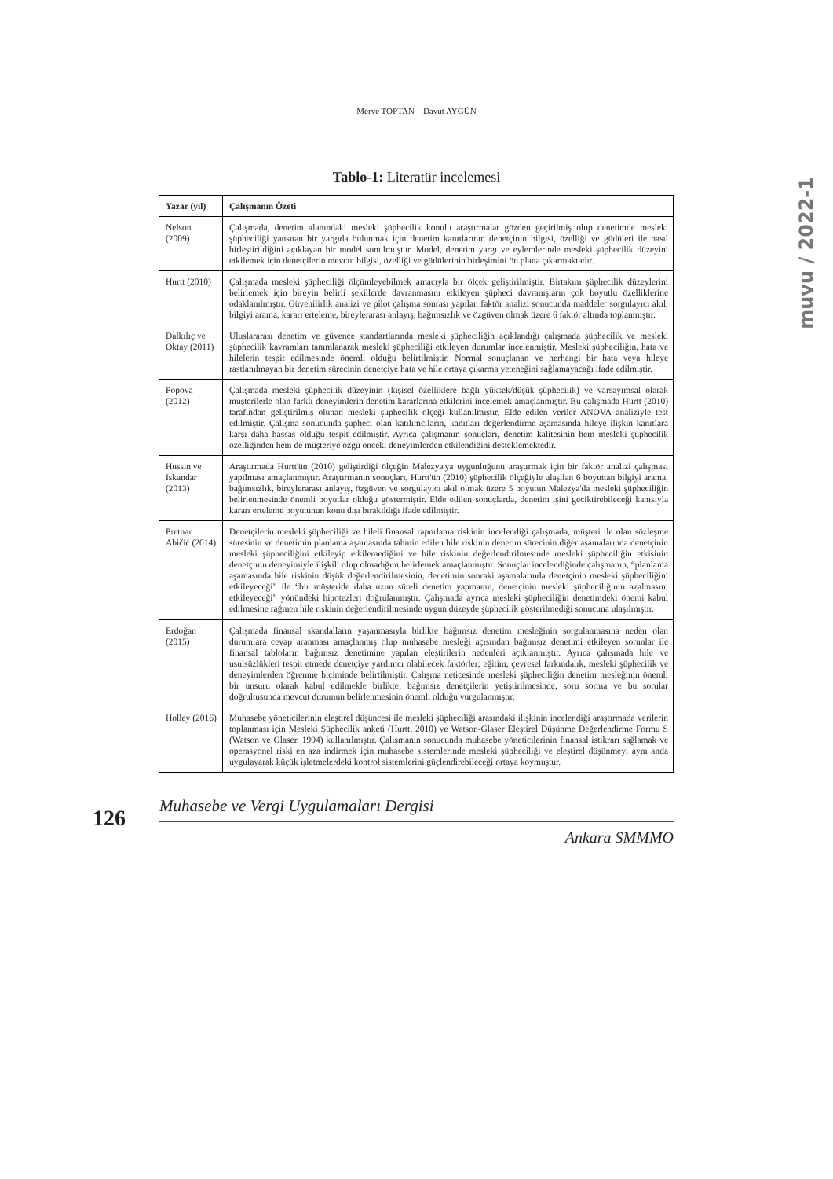Merve TOPTAN – Davut AYGÜN
muvu / 2022-1
Tablo-1: Literatür incelemesi
| Yazar (yıl) | Çalışmanın Özeti |
| --- | --- |
| Nelson (2009) | Çalışmada, denetim alanındaki mesleki şüphecilik konulu araştırmalar gözden geçirilmiş olup denetimde mesleki şüpheciliği yansıtan bir yargıda bulunmak için denetim kanıtlarının denetçinin bilgisi, özelliği ve güdüleri ile nasıl birleştirildiğini açıklayan bir model sunulmuştur. Model, denetim yargı ve eylemlerinde mesleki şüphecilik düzeyini etkilemek için denetçilerin mevcut bilgisi, özelliği ve güdülerinin birleşimini ön plana çıkarmaktadır. |
| Hurtt (2010) | Çalışmada mesleki şüpheciliği ölçümleyebilmek amacıyla bir ölçek geliştirilmiştir. Birtakım şüphecilik düzeylerini belirlemek için bireyin belirli şekillerde davranmasını etkileyen şüpheci davranışların çok boyutlu özelliklerine odaklanılmıştır. Güvenilirlik analizi ve pilot çalışma sonrası yapılan faktör analizi sonucunda maddeler sorgulayıcı akıl, bilgiyi arama, kararı erteleme, bireylerarası anlayış, bağımsızlık ve özgüven olmak üzere 6 faktör altında toplanmıştır. |
| Dalkılıç ve Oktay (2011) | Uluslararası denetim ve güvence standartlarında mesleki şüpheciliğin açıklandığı çalışmada şüphecilik ve mesleki şüphecilik kavramları tanımlanarak mesleki şüpheciliği etkileyen durumlar incelenmiştir. Mesleki şüpheciliğin, hata ve hilelerin tespit edilmesinde önemli olduğu belirtilmiştir. Normal sonuçlanan ve herhangi bir hata veya hileye rastlanılmayan bir denetim sürecinin denetçiye hata ve hile ortaya çıkarma yeteneğini sağlamayacağı ifade edilmiştir. |
| Popova (2012) | Çalışmada mesleki şüphecilik düzeyinin (kişisel özelliklere bağlı yüksek/düşük şüphecilik) ve varsayımsal olarak müşterilerle olan farklı deneyimlerin denetim kararlarına etkilerini incelemek amaçlanmıştır. Bu çalışmada Hurtt (2010) tarafından geliştirilmiş olunan mesleki şüphecilik ölçeği kullanılmıştır. Elde edilen veriler ANOVA analiziyle test edilmiştir. Çalışma sonucunda şüpheci olan katılımcıların, kanıtları değerlendirme aşamasında hileye ilişkin kanıtlara karşı daha hassas olduğu tespit edilmiştir. Ayrıca çalışmanın sonuçları, denetim kalitesinin hem mesleki şüphecilik özelliğinden hem de müşteriye özgü önceki deneyimlerden etkilendiğini desteklemektedir. |
| Hussın ve Iskandar (2013) | Araştırmada Hurtt'ün (2010) geliştirdiği ölçeğin Malezya'ya uygunluğunu araştırmak için bir faktör analizi çalışması yapılması amaçlanmıştır. Araştırmanın sonuçları, Hurtt'ün (2010) şüphecilik ölçeğiyle ulaşılan 6 boyuttan bilgiyi arama, bağımsızlık, bireylerarası anlayış, özgüven ve sorgulayıcı akıl olmak üzere 5 boyutun Malezya'da mesleki şüpheciliğin belirlenmesinde önemli boyutlar olduğu göstermiştir. Elde edilen sonuçlarda, denetim işini geciktirebileceği kanısıyla kararı erteleme boyutunun konu dışı bırakıldığı ifade edilmiştir. |
| Pretnar Abičić (2014) | Denetçilerin mesleki şüpheciliği ve hileli finansal raporlama riskinin incelendiği çalışmada, müşteri ile olan sözleşme süresinin ve denetimin planlama aşamasında tahmin edilen hile riskinin denetim sürecinin diğer aşamalarında denetçinin mesleki şüpheciliğini etkileyip etkilemediğini ve hile riskinin değerlendirilmesinde mesleki şüpheciliğin etkisinin denetçinin deneyimiyle ilişkili olup olmadığını belirlemek amaçlanmıştır. Sonuçlar incelendiğinde çalışmanın, “planlama aşamasında hile riskinin düşük değerlendirilmesinin, denetimin sonraki aşamalarında denetçinin mesleki şüpheciliğini etkileyeceği” ile “bir müşteride daha uzun süreli denetim yapmanın, denetçinin mesleki şüpheciliğinin azalmasını etkileyeceği” yönündeki hipotezleri doğrulanmıştır. Çalışmada ayrıca mesleki şüpheciliğin denetimdeki önemi kabul edilmesine rağmen hile riskinin değerlendirilmesinde uygun düzeyde şüphecilik gösterilmediği sonucuna ulaşılmıştır. |
| Erdoğan (2015) | Çalışmada finansal skandalların yaşanmasıyla birlikte bağımsız denetim mesleğinin sorgulanmasına neden olan durumlara cevap aranması amaçlanmış olup muhasebe mesleği açısından bağımsız denetimi etkileyen sorunlar ile finansal tabloların bağımsız denetimine yapılan eleştirilerin nedenleri açıklanmıştır. Ayrıca çalışmada hile ve usulsüzlükleri tespit etmede denetçiye yardımcı olabilecek faktörler; eğitim, çevresel farkındalık, mesleki şüphecilik ve deneyimlerden öğrenme biçiminde belirtilmiştir. Çalışma neticesinde mesleki şüpheciliğin denetim mesleğinin önemli bir unsuru olarak kabul edilmekle birlikte; bağımsız denetçilerin yetiştirilmesinde, soru sorma ve bu sorular doğrultusunda mevcut durumun belirlenmesinin önemli olduğu vurgulanmıştır. |
| Holley (2016) | Muhasebe yöneticilerinin eleştirel düşüncesi ile mesleki şüpheciliği arasındaki ilişkinin incelendiği araştırmada verilerin toplanması için Mesleki Şüphecilik anketi (Hurtt, 2010) ve Watson-Glaser Eleştirel Düşünme Değerlendirme Formu S (Watson ve Glaser, 1994) kullanılmıştır. Çalışmanın sonucunda muhasebe yöneticilerinin finansal istikrarı sağlamak ve operasyonel riski en aza indirmek için muhasebe sistemlerinde mesleki şüpheciliği ve eleştirel düşünmeyi aynı anda uygulayarak küçük işletmelerdeki kontrol sistemlerini güçlendirebileceği ortaya koymuştur. |
126
Muhasebe ve Vergi Uygulamaları Dergisi
Ankara SMMMO